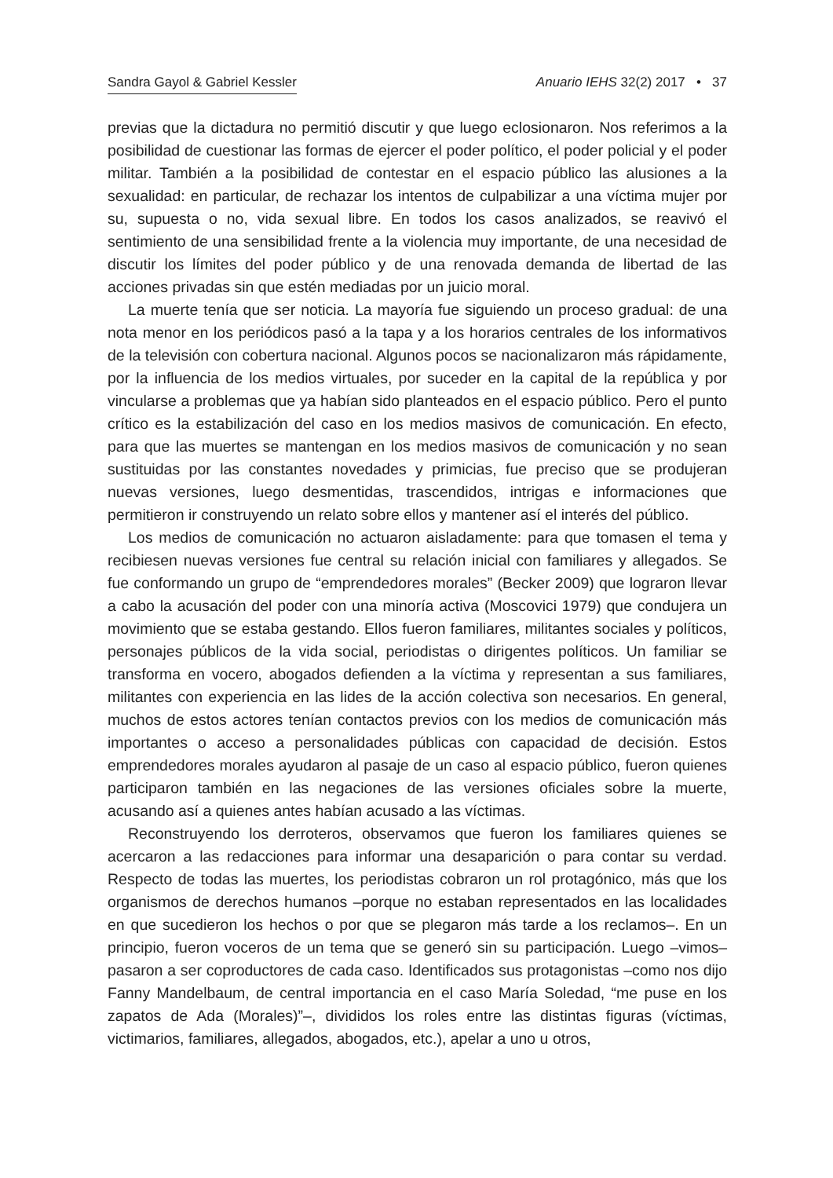Sandra Gayol & Gabriel Kessler Anuario IEHS 32(2) 2017 • 37
previas que la dictadura no permitió discutir y que luego eclosionaron. Nos referimos a la posibilidad de cuestionar las formas de ejercer el poder político, el poder policial y el poder militar. También a la posibilidad de contestar en el espacio público las alusiones a la sexualidad: en particular, de rechazar los intentos de culpabilizar a una víctima mujer por su, supuesta o no, vida sexual libre. En todos los casos analizados, se reavivó el sentimiento de una sensibilidad frente a la violencia muy importante, de una necesidad de discutir los límites del poder público y de una renovada demanda de libertad de las acciones privadas sin que estén mediadas por un juicio moral.
La muerte tenía que ser noticia. La mayoría fue siguiendo un proceso gradual: de una nota menor en los periódicos pasó a la tapa y a los horarios centrales de los informativos de la televisión con cobertura nacional. Algunos pocos se nacionalizaron más rápidamente, por la influencia de los medios virtuales, por suceder en la capital de la república y por vincularse a problemas que ya habían sido planteados en el espacio público. Pero el punto crítico es la estabilización del caso en los medios masivos de comunicación. En efecto, para que las muertes se mantengan en los medios masivos de comunicación y no sean sustituidas por las constantes novedades y primicias, fue preciso que se produjeran nuevas versiones, luego desmentidas, trascendidos, intrigas e informaciones que permitieron ir construyendo un relato sobre ellos y mantener así el interés del público.
Los medios de comunicación no actuaron aisladamente: para que tomasen el tema y recibiesen nuevas versiones fue central su relación inicial con familiares y allegados. Se fue conformando un grupo de “emprendedores morales” (Becker 2009) que lograron llevar a cabo la acusación del poder con una minoría activa (Moscovici 1979) que condujera un movimiento que se estaba gestando. Ellos fueron familiares, militantes sociales y políticos, personajes públicos de la vida social, periodistas o dirigentes políticos. Un familiar se transforma en vocero, abogados defienden a la víctima y representan a sus familiares, militantes con experiencia en las lides de la acción colectiva son necesarios. En general, muchos de estos actores tenían contactos previos con los medios de comunicación más importantes o acceso a personalidades públicas con capacidad de decisión. Estos emprendedores morales ayudaron al pasaje de un caso al espacio público, fueron quienes participaron también en las negaciones de las versiones oficiales sobre la muerte, acusando así a quienes antes habían acusado a las víctimas.
Reconstruyendo los derroteros, observamos que fueron los familiares quienes se acercaron a las redacciones para informar una desaparición o para contar su verdad. Respecto de todas las muertes, los periodistas cobraron un rol protagónico, más que los organismos de derechos humanos –porque no estaban representados en las localidades en que sucedieron los hechos o por que se plegaron más tarde a los reclamos–. En un principio, fueron voceros de un tema que se generó sin su participación. Luego –vimos– pasaron a ser coproductores de cada caso. Identificados sus protagonistas –como nos dijo Fanny Mandelbaum, de central importancia en el caso María Soledad, “me puse en los zapatos de Ada (Morales)”–, divididos los roles entre las distintas figuras (víctimas, victimarios, familiares, allegados, abogados, etc.), apelar a uno u otros,